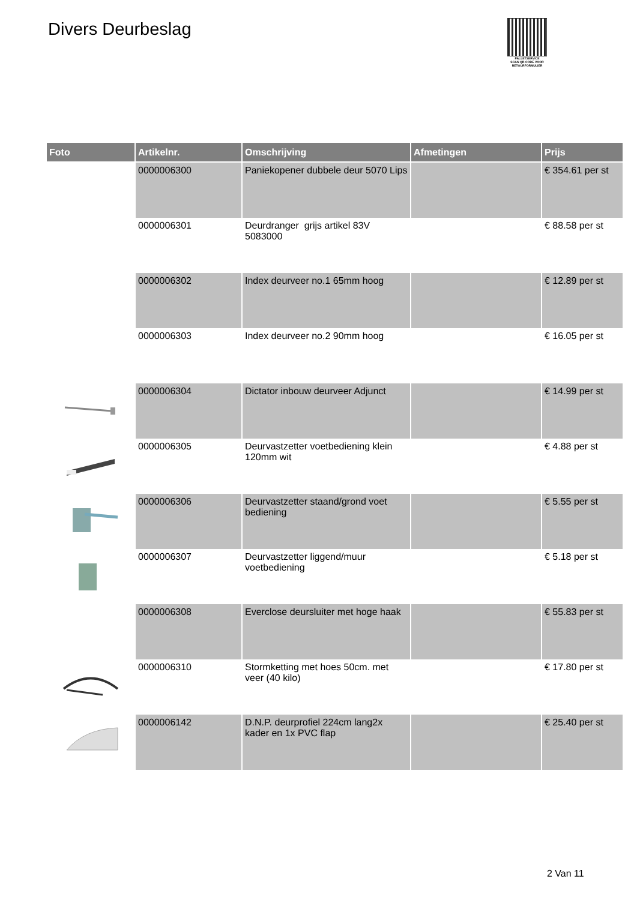Divers Deurbeslag
PALLETSERVICE
SCAN QR-CODE VOOR
RETOURFORMULIER
| Foto | Artikelnr. | Omschrijving | Afmetingen | Prijs |
| --- | --- | --- | --- | --- |
| | 0000006300 | Paniekopener dubbele deur 5070 Lips | | € 354.61 per st |
| | 0000006301 | Deurdranger grijs artikel 83V 5083000 | | € 88.58 per st |
| | 0000006302 | Index deurveer no.1 65mm hoog | | € 12.89 per st |
| | 0000006303 | Index deurveer no.2 90mm hoog | | € 16.05 per st |
| | 0000006304 | Dictator inbouw deurveer Adjunct | | € 14.99 per st |
| | 0000006305 | Deurvastzetter voetbediening klein 120mm wit | | € 4.88 per st |
| | 0000006306 | Deurvastzetter staand/grond voet bediening | | € 5.55 per st |
| | 0000006307 | Deurvastzetter liggend/muur voetbediening | | € 5.18 per st |
| | 0000006308 | Everclose deursluiter met hoge haak | | € 55.83 per st |
| | 0000006310 | Stormketting met hoes 50cm. met veer (40 kilo) | | € 17.80 per st |
| | 0000006142 | D.N.P. deurprofiel 224cm lang2x kader en 1x PVC flap | | € 25.40 per st |
2 Van 11